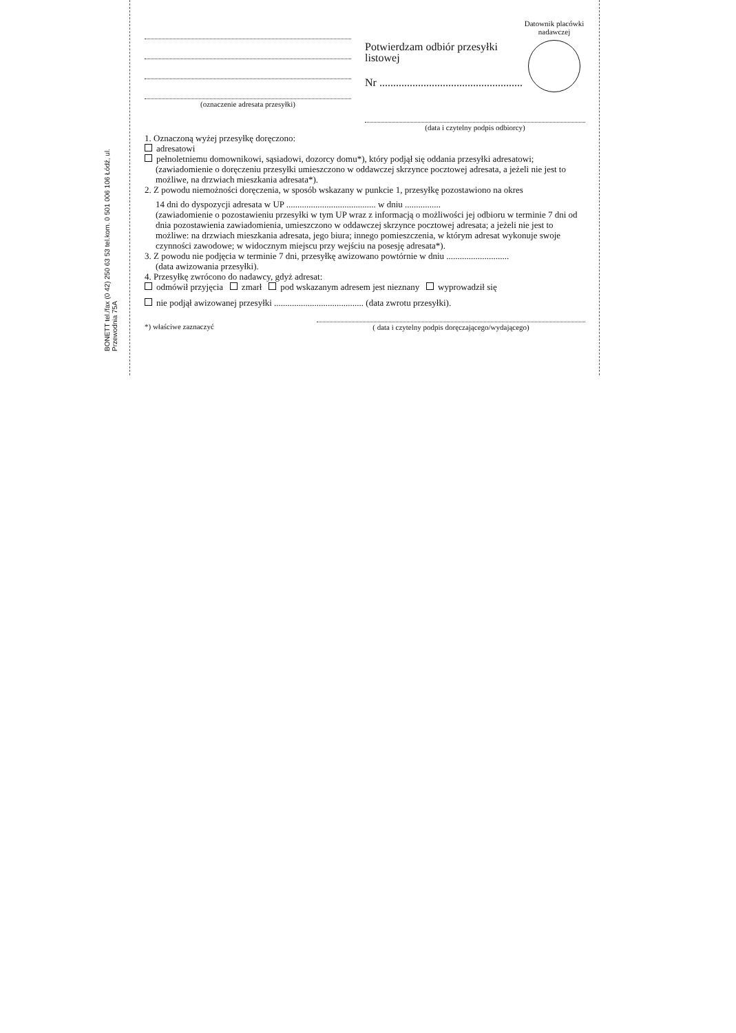BONETT tel./fax (0 42) 250 63 53 tel.kom. 0 501 006 106 Łódź, ul. Przewodnia 75A
Datownik placówki
nadawczej
(oznaczenie adresata przesyłki)
Potwierdzam odbiór przesyłki
listowej
Nr ....................................................
(data i czytelny podpis odbiorcy)
1. Oznaczoną wyżej przesyłkę doręczono:
adresatowi
pełnoletniemu domownikowi, sąsiadowi, dozorcy domu*), który podjął się oddania przesyłki adresatowi;
(zawiadomienie o doręczeniu przesyłki umieszczono w oddawczej skrzynce pocztowej adresata, a jeżeli nie jest to możliwe, na drzwiach mieszkania adresata*).
2. Z powodu niemożności doręczenia, w sposób wskazany w punkcie 1, przesyłkę pozostawiono na okres
14 dni do dyspozycji adresata w UP ........................................ w dniu ................
(zawiadomienie o pozostawieniu przesyłki w tym UP wraz z informacją o możliwości jej odbioru w terminie 7 dni od dnia pozostawienia zawiadomienia, umieszczono w oddawczej skrzynce pocztowej adresata; a jeżeli nie jest to możliwe: na drzwiach mieszkania adresata, jego biura; innego pomieszczenia, w którym adresat wykonuje swoje czynności zawodowe; w widocznym miejscu przy wejściu na posesję adresata*).
3. Z powodu nie podjęcia w terminie 7 dni, przesyłkę awizowano powtórnie w dniu ............................
(data awizowania przesyłki).
4. Przesyłkę zwrócono do nadawcy, gdyż adresat:
odmówił przyjęcia zmarł pod wskazanym adresem jest nieznany wyprowadził się
nie podjął awizowanej przesyłki ........................................ (data zwrotu przesyłki).
*) właściwe zaznaczyć ( data i czytelny podpis doręczającego/wydającego)